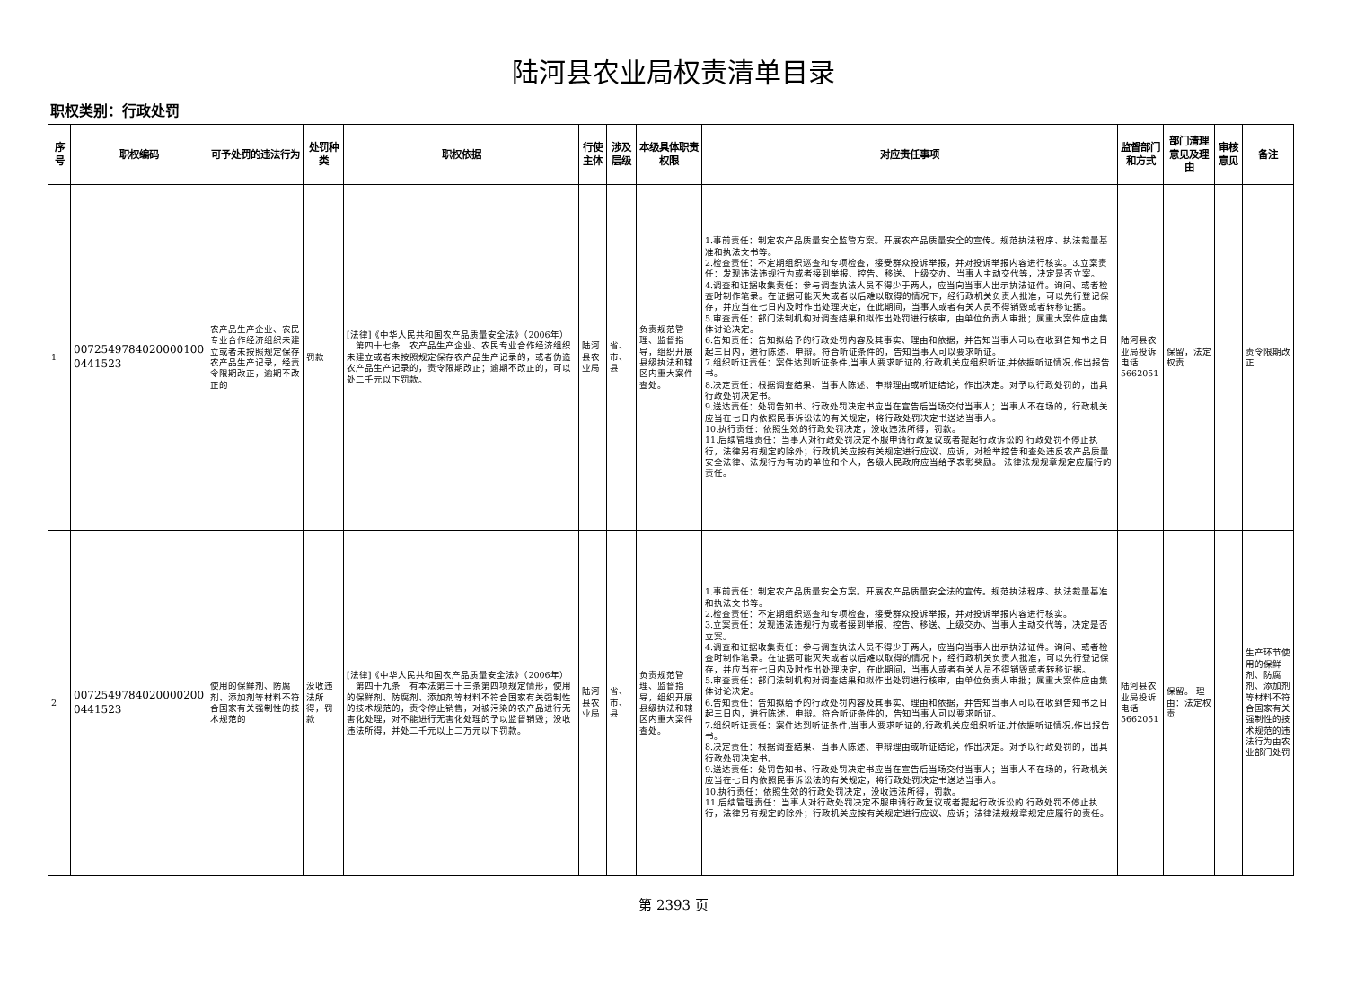陆河县农业局权责清单目录
职权类别：行政处罚
| 序号 | 职权编码 | 可予处罚的违法行为 | 处罚种类 | 职权依据 | 行使主体 | 涉及层级 | 本级具体职责权限 | 对应责任事项 | 监督部门和方式 | 部门清理意见及理由 | 审核意见 | 备注 |
| --- | --- | --- | --- | --- | --- | --- | --- | --- | --- | --- | --- | --- |
| 1 | 0072549784020000100 0441523 | 农产品生产企业、农民专业合作经济组织未建立或者未按照规定保存农产品生产记录，经责令限期改正，逾期不改正的 | 罚款 | [法律]《中华人民共和国农产品质量安全法》（2006年） 第四十七条 农产品生产企业、农民专业合作经济组织未建立或者未按照规定保存农产品生产记录的，或者伪造农产品生产记录的，责令限期改正；逾期不改正的，可以处二千元以下罚款。 | 陆河县农业局 | 省、市、县 | 负责规范管理、监督指导，组织开展县级执法和辖区内重大案件查处。 | 1.事前责任：制定农产品质量安全监管方案。开展农产品质量安全的宣传。规范执法程序、执法裁量基准和执法文书等。 2.检查责任：不定期组织巡查和专项检查，接受群众投诉举报，并对投诉举报内容进行核实。3.立案责任：发现违法违规行为或者接到举报、控告、移送、上级交办、当事人主动交代等，决定是否立案。 4.调查和证据收集责任：参与调查执法人员不得少于两人，应当向当事人出示执法证件。询问、或者检查时制作笔录。在证据可能灭失或者以后难以取得的情况下，经行政机关负责人批准，可以先行登记保存，并应当在七日内及时作出处理决定，在此期间，当事人或者有关人员不得销毁或者转移证据。 5.审查责任：部门法制机构对调查结果和拟作出处罚进行核审，由单位负责人审批；属重大案件应由集体讨论决定。 6.告知责任：告知拟给予的行政处罚内容及其事实、理由和依据，并告知当事人可以在收到告知书之日起三日内，进行陈述、申辩。符合听证条件的，告知当事人可以要求听证。 7.组织听证责任：案件达到听证条件,当事人要求听证的,行政机关应组织听证,并依据听证情况,作出报告书。 8.决定责任：根据调查结果、当事人陈述、申辩理由或听证结论，作出决定。对予以行政处罚的，出具行政处罚决定书。 9.送达责任：处罚告知书、行政处罚决定书应当在宣告后当场交付当事人；当事人不在场的，行政机关应当在七日内依照民事诉讼法的有关规定，将行政处罚决定书送达当事人。 10.执行责任：依照生效的行政处罚决定，没收违法所得，罚款。 11.后续管理责任：当事人对行政处罚决定不服申请行政复议或者提起行政诉讼的 行政处罚不停止执行，法律另有规定的除外；行政机关应按有关规定进行应议、应诉，对检举控告和查处违反农产品质量安全法律、法规行为有功的单位和个人，各级人民政府应当给予表彰奖励。 法律法规规章规定应履行的责任。 | 陆河县农业局投诉电话5662051 | 保留，法定权责 | | 责令限期改正 |
| 2 | 0072549784020000200 0441523 | 使用的保鲜剂、防腐剂、添加剂等材料不符合国家有关强制性的技术规范的 | 没收违法所得，罚款 | [法律]《中华人民共和国农产品质量安全法》（2006年） 第四十九条 有本法第三十三条第四项规定情形，使用的保鲜剂、防腐剂、添加剂等材料不符合国家有关强制性的技术规范的，责令停止销售，对被污染的农产品进行无害化处理，对不能进行无害化处理的予以监督销毁；没收违法所得，并处二千元以上二万元以下罚款。 | 陆河县农业局 | 省、市、县 | 负责规范管理、监督指导，组织开展县级执法和辖区内重大案件查处。 | 1.事前责任：制定农产品质量安全方案。开展农产品质量安全法的宣传。规范执法程序、执法裁量基准和执法文书等。 2.检查责任：不定期组织巡查和专项检查，接受群众投诉举报，并对投诉举报内容进行核实。 3.立案责任：发现违法违规行为或者接到举报、控告、移送、上级交办、当事人主动交代等，决定是否立案。 4.调查和证据收集责任：参与调查执法人员不得少于两人，应当向当事人出示执法证件。询问、或者检查时制作笔录。在证据可能灭失或者以后难以取得的情况下，经行政机关负责人批准，可以先行登记保存，并应当在七日内及时作出处理决定，在此期间，当事人或者有关人员不得销毁或者转移证据。 5.审查责任：部门法制机构对调查结果和拟作出处罚进行核审，由单位负责人审批；属重大案件应由集体讨论决定。 6.告知责任：告知拟给予的行政处罚内容及其事实、理由和依据，并告知当事人可以在收到告知书之日起三日内，进行陈述、申辩。符合听证条件的，告知当事人可以要求听证。 7.组织听证责任：案件达到听证条件,当事人要求听证的,行政机关应组织听证,并依据听证情况,作出报告书。 8.决定责任：根据调查结果、当事人陈述、申辩理由或听证结论，作出决定。对予以行政处罚的，出具行政处罚决定书。 9.送达责任：处罚告知书、行政处罚决定书应当在宣告后当场交付当事人；当事人不在场的，行政机关应当在七日内依照民事诉讼法的有关规定，将行政处罚决定书送达当事人。 10.执行责任：依照生效的行政处罚决定，没收违法所得，罚款。 11.后续管理责任：当事人对行政处罚决定不服申请行政复议或者提起行政诉讼的 行政处罚不停止执行，法律另有规定的除外；行政机关应按有关规定进行应议、应诉；法律法规规章规定应履行的责任。 | 陆河县农业局投诉电话5662051 | 保留。 理由：法定权责 | | 生产环节使用的保鲜剂、防腐剂、添加剂等材料不符合国家有关强制性的技术规范的违法行为由农业部门处罚 |
第 2393 页